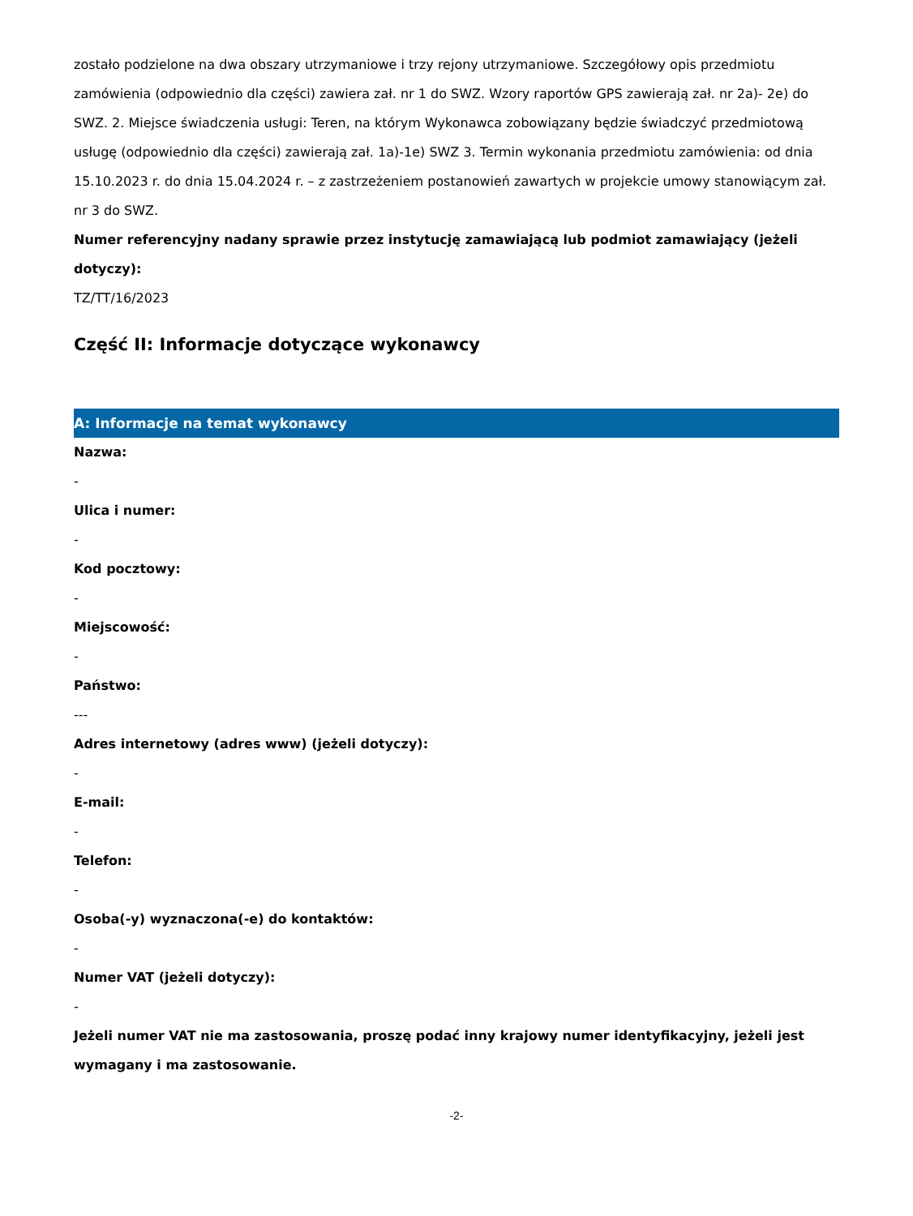zostało podzielone na dwa obszary utrzymaniowe i trzy rejony utrzymaniowe. Szczegółowy opis przedmiotu zamówienia (odpowiednio dla części) zawiera zał. nr 1 do SWZ. Wzory raportów GPS zawierają zał. nr 2a)- 2e) do SWZ. 2. Miejsce świadczenia usługi: Teren, na którym Wykonawca zobowiązany będzie świadczyć przedmiotową usługę (odpowiednio dla części) zawierają zał. 1a)-1e) SWZ 3. Termin wykonania przedmiotu zamówienia: od dnia 15.10.2023 r. do dnia 15.04.2024 r. – z zastrzeżeniem postanowień zawartych w projekcie umowy stanowiącym zał. nr 3 do SWZ.
Numer referencyjny nadany sprawie przez instytucję zamawiającą lub podmiot zamawiający (jeżeli dotyczy):
TZ/TT/16/2023
Część II: Informacje dotyczące wykonawcy
A: Informacje na temat wykonawcy
Nazwa:
-
Ulica i numer:
-
Kod pocztowy:
-
Miejscowość:
-
Państwo:
---
Adres internetowy (adres www) (jeżeli dotyczy):
-
E-mail:
-
Telefon:
-
Osoba(-y) wyznaczona(-e) do kontaktów:
-
Numer VAT (jeżeli dotyczy):
-
Jeżeli numer VAT nie ma zastosowania, proszę podać inny krajowy numer identyfikacyjny, jeżeli jest wymagany i ma zastosowanie.
-2-